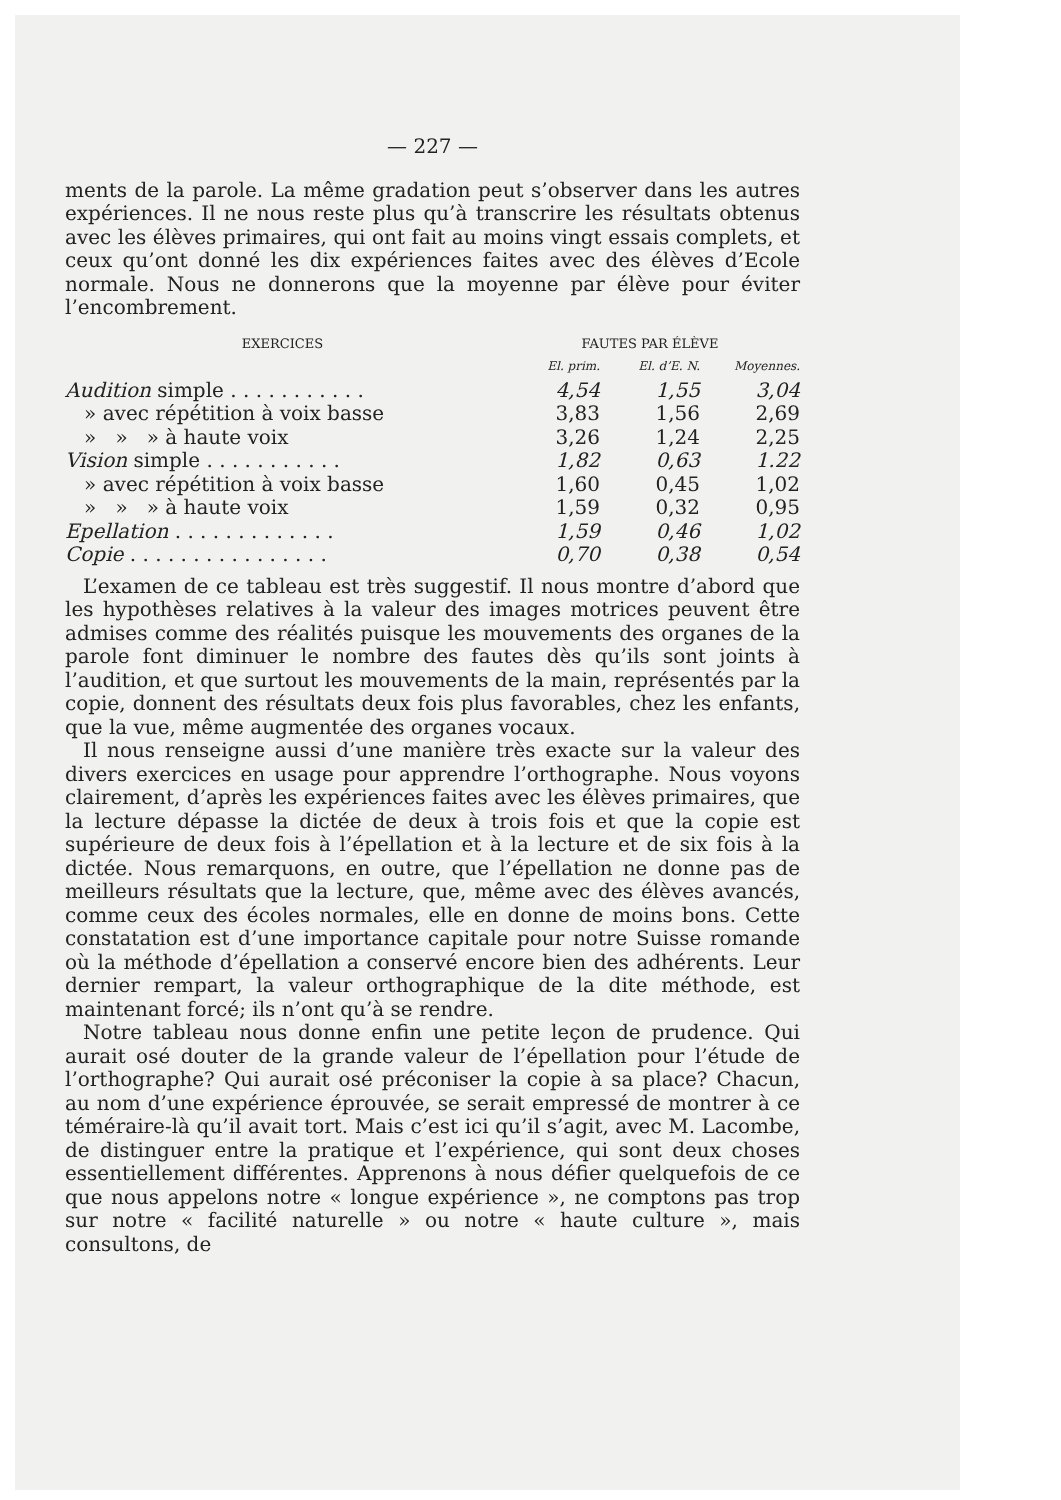— 227 —
ments de la parole. La même gradation peut s’observer dans les autres expériences. Il ne nous reste plus qu’à transcrire les résultats obtenus avec les élèves primaires, qui ont fait au moins vingt essais complets, et ceux qu’ont donné les dix expériences faites avec des élèves d’Ecole normale. Nous ne donnerons que la moyenne par élève pour éviter l’encombrement.
| EXERCICES | FAUTES PAR ÉLÈVE | | |
| --- | --- | --- | --- |
| | El. prim. | El. d’E. N. | Moyennes. |
| Audition simple . . . . . . . . . . . | 4,54 | 1,55 | 3,04 |
| » avec répétition à voix basse | 3,83 | 1,56 | 2,69 |
| » » » à haute voix | 3,26 | 1,24 | 2,25 |
| Vision simple . . . . . . . . . . . | 1,82 | 0,63 | 1.22 |
| » avec répétition à voix basse | 1,60 | 0,45 | 1,02 |
| » » » à haute voix | 1,59 | 0,32 | 0,95 |
| Epellation . . . . . . . . . . . . . | 1,59 | 0,46 | 1,02 |
| Copie . . . . . . . . . . . . . . . . | 0,70 | 0,38 | 0,54 |
L’examen de ce tableau est très suggestif. Il nous montre d’abord que les hypothèses relatives à la valeur des images motrices peuvent être admises comme des réalités puisque les mouvements des organes de la parole font diminuer le nombre des fautes dès qu’ils sont joints à l’audition, et que surtout les mouvements de la main, représentés par la copie, donnent des résultats deux fois plus favorables, chez les enfants, que la vue, même augmentée des organes vocaux.
Il nous renseigne aussi d’une manière très exacte sur la valeur des divers exercices en usage pour apprendre l’orthographe. Nous voyons clairement, d’après les expériences faites avec les élèves primaires, que la lecture dépasse la dictée de deux à trois fois et que la copie est supérieure de deux fois à l’épellation et à la lecture et de six fois à la dictée. Nous remarquons, en outre, que l’épellation ne donne pas de meilleurs résultats que la lecture, que, même avec des élèves avancés, comme ceux des écoles normales, elle en donne de moins bons. Cette constatation est d’une importance capitale pour notre Suisse romande où la méthode d’épellation a conservé encore bien des adhérents. Leur dernier rempart, la valeur orthographique de la dite méthode, est maintenant forcé; ils n’ont qu’à se rendre.
Notre tableau nous donne enfin une petite leçon de prudence. Qui aurait osé douter de la grande valeur de l’épellation pour l’étude de l’orthographe? Qui aurait osé préconiser la copie à sa place? Chacun, au nom d’une expérience éprouvée, se serait empressé de montrer à ce téméraire-là qu’il avait tort. Mais c’est ici qu’il s’agit, avec M. Lacombe, de distinguer entre la pratique et l’expérience, qui sont deux choses essentiellement différentes. Apprenons à nous défier quelquefois de ce que nous appelons notre « longue expérience », ne comptons pas trop sur notre « facilité naturelle » ou notre « haute culture », mais consultons, de